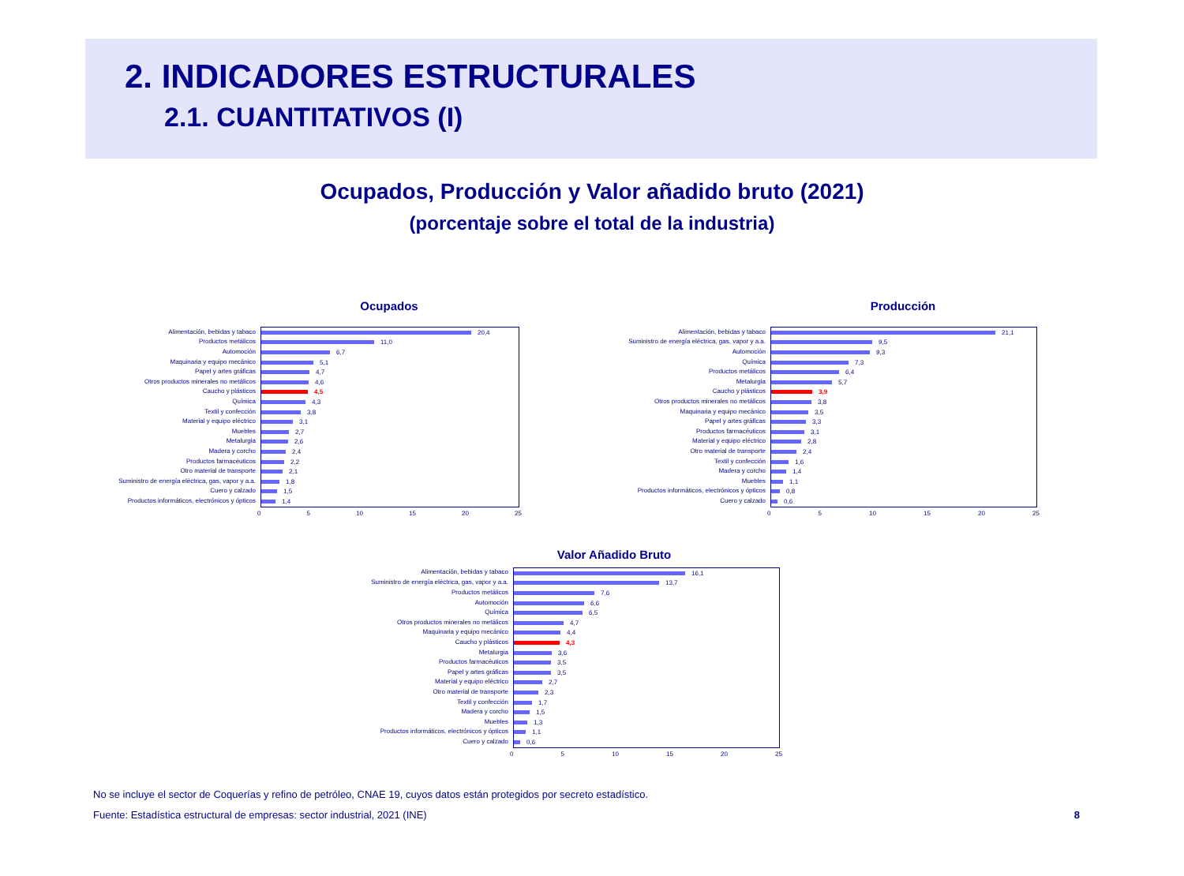2. INDICADORES ESTRUCTURALES
2.1. CUANTITATIVOS (I)
Ocupados, Producción y Valor añadido bruto (2021)
(porcentaje sobre el total de la industria)
Ocupados
Alimentación, bebidas y tabaco
Productos metálicos
Automoción
Maquinaria y equipo mecánico
Papel y artes gráficas
Otros productos minerales no metálicos
Caucho y plásticos
Química
Textil y confección
Material y equipo eléctrico
Muebles
Metalurgia
Madera y corcho
Productos farmacéuticos
Otro material de transporte
Suministro de energía eléctrica, gas, vapor y a.a.
Cuero y calzado
Productos informáticos, electrónicos y ópticos
20,4
11,0
6,7
5,1
4,7
4,6
4,5
4,3
3,8
3,1
2,7
2,6
2,4
2,2
2,1
1,8
1,5
1,4
0 5 10 15 20 25
Producción
Alimentación, bebidas y tabaco
Suministro de energía eléctrica, gas, vapor y a.a.
Automoción
Química
Productos metálicos
Metalurgia
Caucho y plásticos
Otros productos minerales no metálicos
Maquinaria y equipo mecánico
Papel y artes gráficas
Productos farmacéuticos
Material y equipo eléctrico
Otro material de transporte
Textil y confección
Madera y corcho
Muebles
Productos informáticos, electrónicos y ópticos
Cuero y calzado
21,1
9,5
9,3
7,3
6,4
5,7
3,9
3,8
3,5
3,3
3,1
2,8
2,4
1,6
1,4
1,1
0,8
0,6
0 5 10 15 20 25
Valor Añadido Bruto
Alimentación, bebidas y tabaco
Suministro de energía eléctrica, gas, vapor y a.a.
Productos metálicos
Automoción
Química
Otros productos minerales no metálicos
Maquinaria y equipo mecánico
Caucho y plásticos
Metalurgia
Productos farmacéuticos
Papel y artes gráficas
Material y equipo eléctrico
Otro material de transporte
Textil y confección
Madera y corcho
Muebles
Productos informáticos, electrónicos y ópticos
Cuero y calzado
16,1
13,7
7,6
6,6
6,5
4,7
4,4
4,3
3,6
3,5
3,5
2,7
2,3
1,7
1,5
1,3
1,1
0,6
0 5 10 15 20 25
No se incluye el sector de Coquerías y refino de petróleo, CNAE 19, cuyos datos están protegidos por secreto estadístico.
Fuente: Estadística estructural de empresas: sector industrial, 2021 (INE) 8